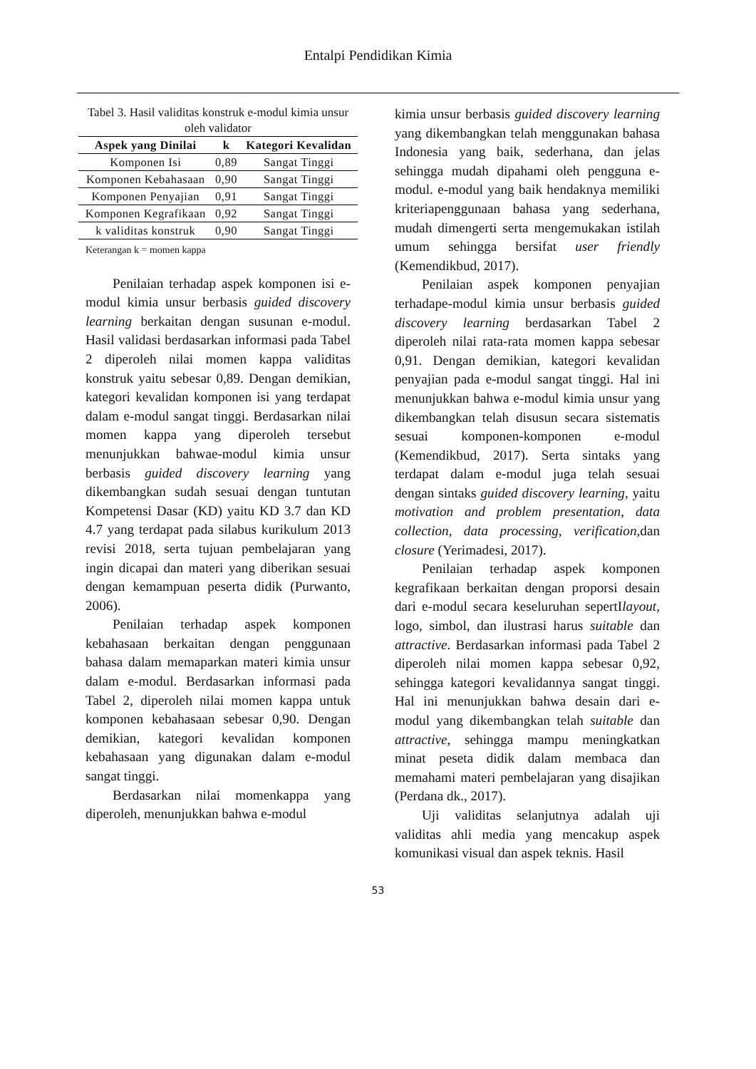Entalpi Pendidikan Kimia
Tabel 3. Hasil validitas konstruk e-modul kimia unsur oleh validator
| Aspek yang Dinilai | k | Kategori Kevalidan |
| --- | --- | --- |
| Komponen Isi | 0,89 | Sangat Tinggi |
| Komponen Kebahasaan | 0,90 | Sangat Tinggi |
| Komponen Penyajian | 0,91 | Sangat Tinggi |
| Komponen Kegrafikaan | 0,92 | Sangat Tinggi |
| k validitas konstruk | 0,90 | Sangat Tinggi |
Keterangan k = momen kappa
Penilaian terhadap aspek komponen isi e-modul kimia unsur berbasis guided discovery learning berkaitan dengan susunan e-modul. Hasil validasi berdasarkan informasi pada Tabel 2 diperoleh nilai momen kappa validitas konstruk yaitu sebesar 0,89. Dengan demikian, kategori kevalidan komponen isi yang terdapat dalam e-modul sangat tinggi. Berdasarkan nilai momen kappa yang diperoleh tersebut menunjukkan bahwae-modul kimia unsur berbasis guided discovery learning yang dikembangkan sudah sesuai dengan tuntutan Kompetensi Dasar (KD) yaitu KD 3.7 dan KD 4.7 yang terdapat pada silabus kurikulum 2013 revisi 2018, serta tujuan pembelajaran yang ingin dicapai dan materi yang diberikan sesuai dengan kemampuan peserta didik (Purwanto, 2006).
Penilaian terhadap aspek komponen kebahasaan berkaitan dengan penggunaan bahasa dalam memaparkan materi kimia unsur dalam e-modul. Berdasarkan informasi pada Tabel 2, diperoleh nilai momen kappa untuk komponen kebahasaan sebesar 0,90. Dengan demikian, kategori kevalidan komponen kebahasaan yang digunakan dalam e-modul sangat tinggi.
Berdasarkan nilai momenkappa yang diperoleh, menunjukkan bahwa e-modul
kimia unsur berbasis guided discovery learning yang dikembangkan telah menggunakan bahasa Indonesia yang baik, sederhana, dan jelas sehingga mudah dipahami oleh pengguna e-modul. e-modul yang baik hendaknya memiliki kriteriapenggunaan bahasa yang sederhana, mudah dimengerti serta mengemukakan istilah umum sehingga bersifat user friendly (Kemendikbud, 2017).
Penilaian aspek komponen penyajian terhadape-modul kimia unsur berbasis guided discovery learning berdasarkan Tabel 2 diperoleh nilai rata-rata momen kappa sebesar 0,91. Dengan demikian, kategori kevalidan penyajian pada e-modul sangat tinggi. Hal ini menunjukkan bahwa e-modul kimia unsur yang dikembangkan telah disusun secara sistematis sesuai komponen-komponen e-modul (Kemendikbud, 2017). Serta sintaks yang terdapat dalam e-modul juga telah sesuai dengan sintaks guided discovery learning, yaitu motivation and problem presentation, data collection, data processing, verification, dan closure (Yerimadesi, 2017).
Penilaian terhadap aspek komponen kegrafikaan berkaitan dengan proporsi desain dari e-modul secara keseluruhan sepertIlayout, logo, simbol, dan ilustrasi harus suitable dan attractive. Berdasarkan informasi pada Tabel 2 diperoleh nilai momen kappa sebesar 0,92, sehingga kategori kevalidannya sangat tinggi. Hal ini menunjukkan bahwa desain dari e-modul yang dikembangkan telah suitable dan attractive, sehingga mampu meningkatkan minat peseta didik dalam membaca dan memahami materi pembelajaran yang disajikan (Perdana dk., 2017).
Uji validitas selanjutnya adalah uji validitas ahli media yang mencakup aspek komunikasi visual dan aspek teknis. Hasil
53